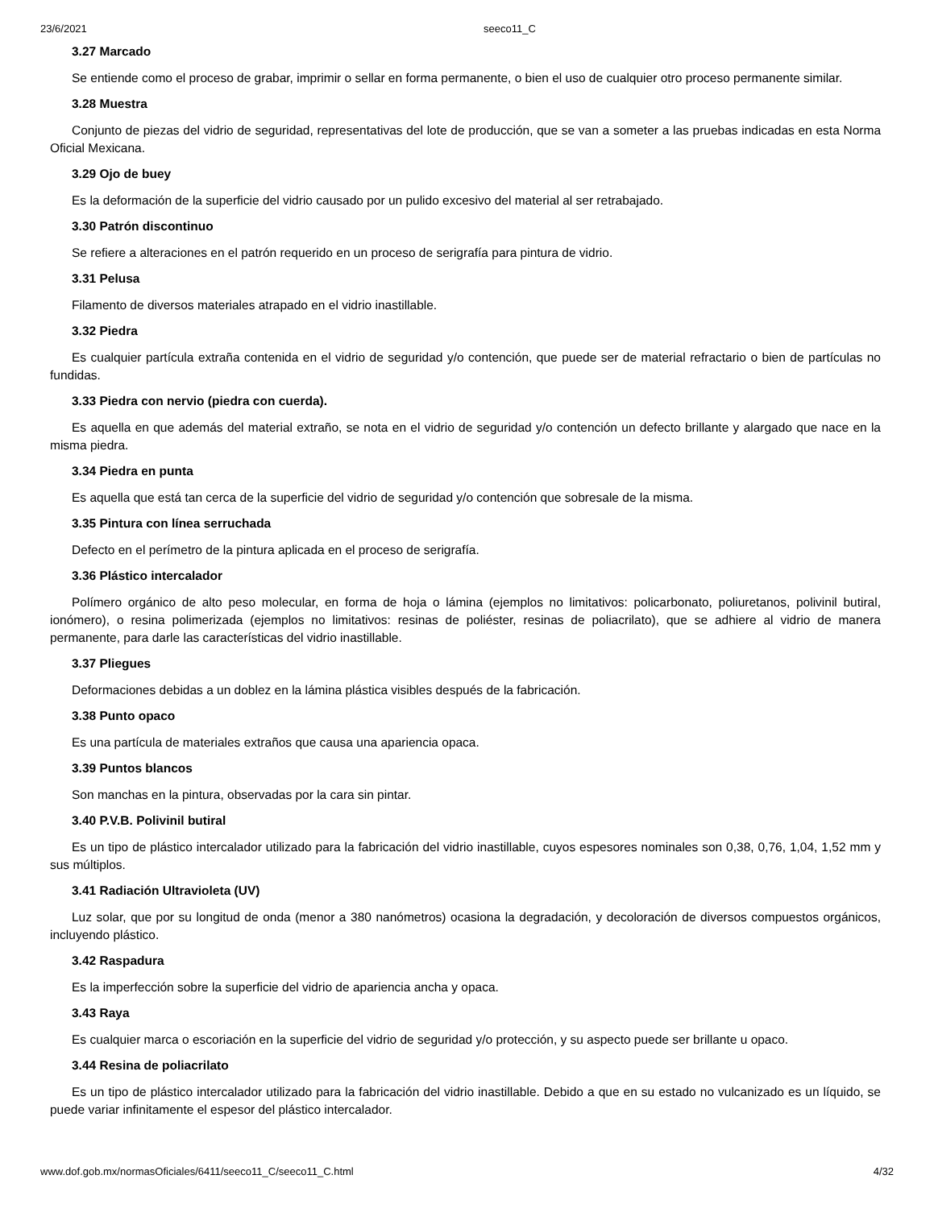23/6/2021 seeco11_C
3.27 Marcado
Se entiende como el proceso de grabar, imprimir o sellar en forma permanente, o bien el uso de cualquier otro proceso permanente similar.
3.28 Muestra
Conjunto de piezas del vidrio de seguridad, representativas del lote de producción, que se van a someter a las pruebas indicadas en esta Norma Oficial Mexicana.
3.29 Ojo de buey
Es la deformación de la superficie del vidrio causado por un pulido excesivo del material al ser retrabajado.
3.30 Patrón discontinuo
Se refiere a alteraciones en el patrón requerido en un proceso de serigrafía para pintura de vidrio.
3.31 Pelusa
Filamento de diversos materiales atrapado en el vidrio inastillable.
3.32 Piedra
Es cualquier partícula extraña contenida en el vidrio de seguridad y/o contención, que puede ser de material refractario o bien de partículas no fundidas.
3.33 Piedra con nervio (piedra con cuerda).
Es aquella en que además del material extraño, se nota en el vidrio de seguridad y/o contención un defecto brillante y alargado que nace en la misma piedra.
3.34 Piedra en punta
Es aquella que está tan cerca de la superficie del vidrio de seguridad y/o contención que sobresale de la misma.
3.35 Pintura con línea serruchada
Defecto en el perímetro de la pintura aplicada en el proceso de serigrafía.
3.36 Plástico intercalador
Polímero orgánico de alto peso molecular, en forma de hoja o lámina (ejemplos no limitativos: policarbonato, poliuretanos, polivinil butiral, ionómero), o resina polimerizada (ejemplos no limitativos: resinas de poliéster, resinas de poliacrilato), que se adhiere al vidrio de manera permanente, para darle las características del vidrio inastillable.
3.37 Pliegues
Deformaciones debidas a un doblez en la lámina plástica visibles después de la fabricación.
3.38 Punto opaco
Es una partícula de materiales extraños que causa una apariencia opaca.
3.39 Puntos blancos
Son manchas en la pintura, observadas por la cara sin pintar.
3.40 P.V.B. Polivinil butiral
Es un tipo de plástico intercalador utilizado para la fabricación del vidrio inastillable, cuyos espesores nominales son 0,38, 0,76, 1,04, 1,52 mm y sus múltiplos.
3.41 Radiación Ultravioleta (UV)
Luz solar, que por su longitud de onda (menor a 380 nanómetros) ocasiona la degradación, y decoloración de diversos compuestos orgánicos, incluyendo plástico.
3.42 Raspadura
Es la imperfección sobre la superficie del vidrio de apariencia ancha y opaca.
3.43 Raya
Es cualquier marca o escoriación en la superficie del vidrio de seguridad y/o protección, y su aspecto puede ser brillante u opaco.
3.44 Resina de poliacrilato
Es un tipo de plástico intercalador utilizado para la fabricación del vidrio inastillable. Debido a que en su estado no vulcanizado es un líquido, se puede variar infinitamente el espesor del plástico intercalador.
www.dof.gob.mx/normasOficiales/6411/seeco11_C/seeco11_C.html 4/32